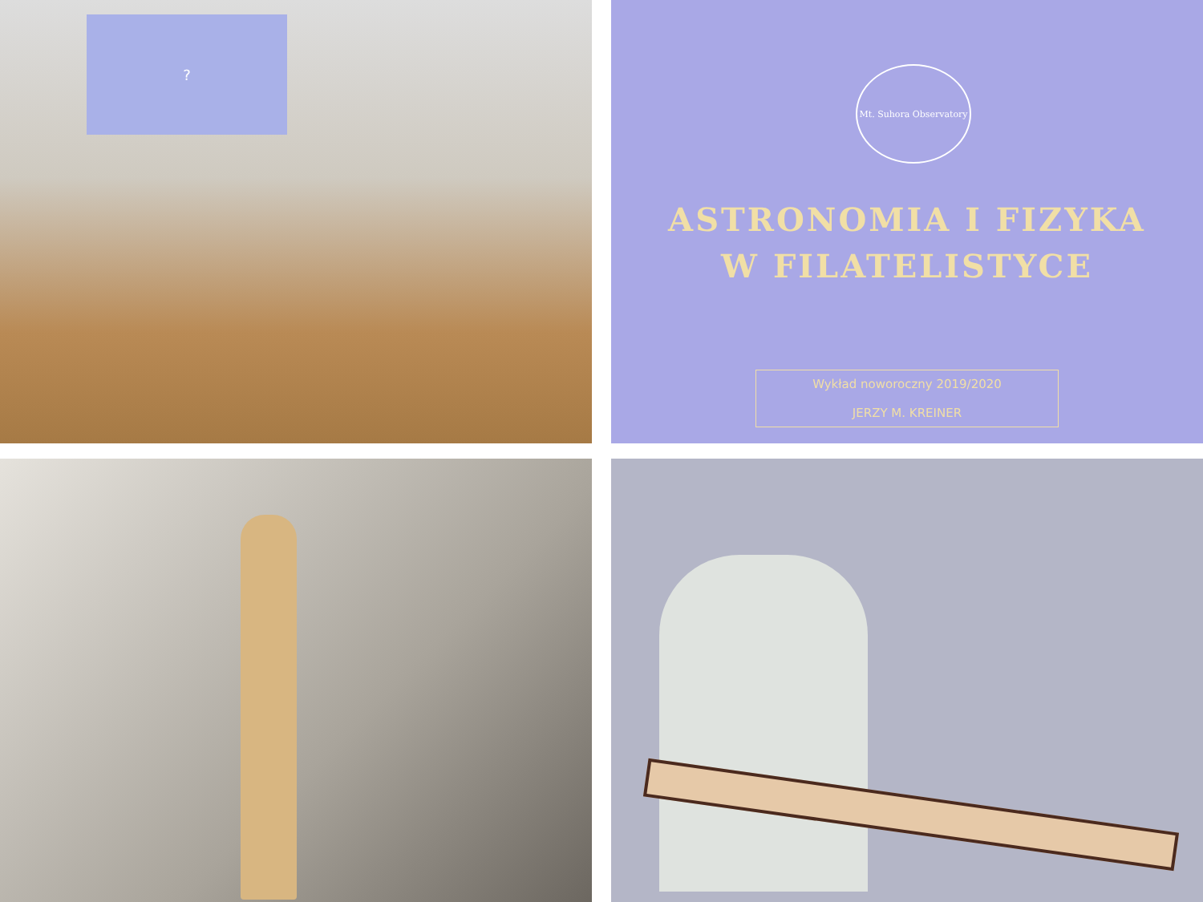?
Mt. Suhora Observatory
ASTRONOMIA I FIZYKA
W FILATELISTYCE
Wykład noworoczny 2019/2020
JERZY M. KREINER